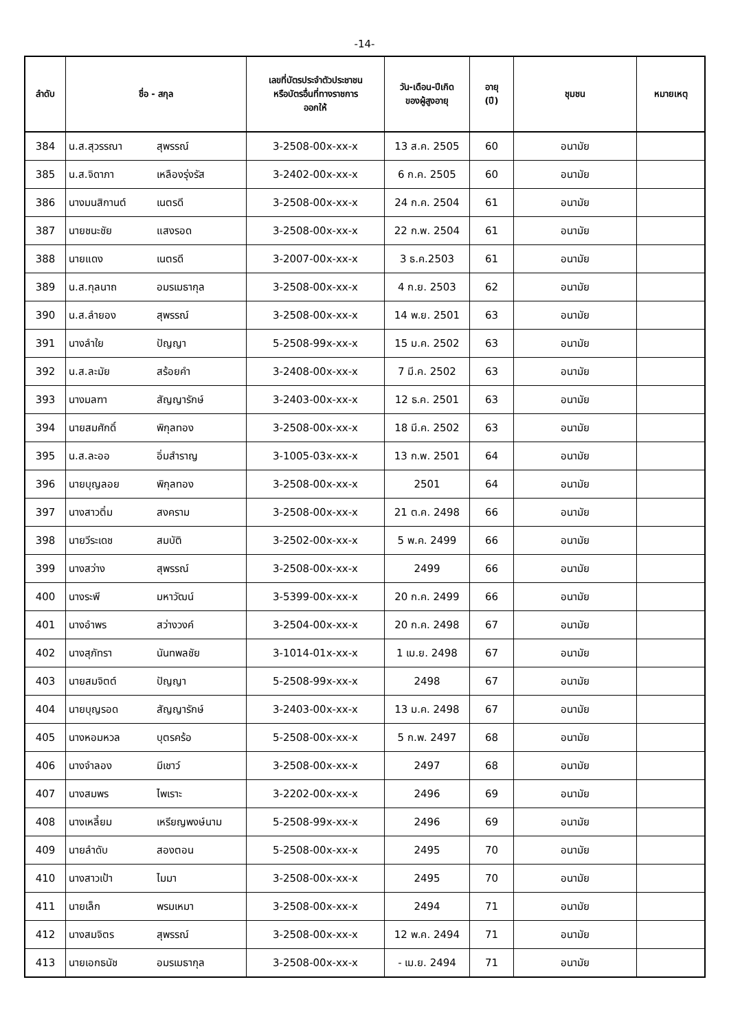-14-
| ลำดับ | ชื่อ - สกุล | | เลขที่บัตรประจำตัวประชาชน หรือบัตรอื่นที่ทางราชการ ออกให้ | วัน-เดือน-ปีเกิด ของผู้สูงอายุ | อายุ (ปี) | ชุมชน | หมายเหตุ |
| --- | --- | --- | --- | --- | --- | --- | --- |
| 384 | น.ส.สุวรรณา | สุพรรณ์ | 3-2508-00x-xx-x | 13 ส.ค. 2505 | 60 | อนามัย | |
| 385 | น.ส.จิดาภา | เหลืองรุ่งรัส | 3-2402-00x-xx-x | 6 ก.ค. 2505 | 60 | อนามัย | |
| 386 | นางมนสิกานต์ | เนตรดี | 3-2508-00x-xx-x | 24 ก.ค. 2504 | 61 | อนามัย | |
| 387 | นายชนะชัย | แสงรอด | 3-2508-00x-xx-x | 22 ก.พ. 2504 | 61 | อนามัย | |
| 388 | นายแดง | เนตรดี | 3-2007-00x-xx-x | 3 ธ.ค.2503 | 61 | อนามัย | |
| 389 | น.ส.กุลนาถ | อมรเมธากุล | 3-2508-00x-xx-x | 4 ก.ย. 2503 | 62 | อนามัย | |
| 390 | น.ส.ลำยอง | สุพรรณ์ | 3-2508-00x-xx-x | 14 พ.ย. 2501 | 63 | อนามัย | |
| 391 | นางลำใย | ปัญญา | 5-2508-99x-xx-x | 15 ม.ค. 2502 | 63 | อนามัย | |
| 392 | น.ส.ละมัย | สร้อยคำ | 3-2408-00x-xx-x | 7 มี.ค. 2502 | 63 | อนามัย | |
| 393 | นางมลฑา | สัญญารักษ์ | 3-2403-00x-xx-x | 12 ธ.ค. 2501 | 63 | อนามัย | |
| 394 | นายสมศักดิ์ | พิกุลทอง | 3-2508-00x-xx-x | 18 มี.ค. 2502 | 63 | อนามัย | |
| 395 | น.ส.ละออ | อิ่มสำราญ | 3-1005-03x-xx-x | 13 ก.พ. 2501 | 64 | อนามัย | |
| 396 | นายบุญลอย | พิกุลทอง | 3-2508-00x-xx-x | 2501 | 64 | อนามัย | |
| 397 | นางสาวติ๋ม | สงคราม | 3-2508-00x-xx-x | 21 ต.ค. 2498 | 66 | อนามัย | |
| 398 | นายวีระเดช | สมบัติ | 3-2502-00x-xx-x | 5 พ.ค. 2499 | 66 | อนามัย | |
| 399 | นางสว่าง | สุพรรณ์ | 3-2508-00x-xx-x | 2499 | 66 | อนามัย | |
| 400 | นางระพี | มหาวัฒน์ | 3-5399-00x-xx-x | 20 ก.ค. 2499 | 66 | อนามัย | |
| 401 | นางอำพร | สว่างวงค์ | 3-2504-00x-xx-x | 20 ก.ค. 2498 | 67 | อนามัย | |
| 402 | นางสุภัทรา | นันทพลชัย | 3-1014-01x-xx-x | 1 เม.ย. 2498 | 67 | อนามัย | |
| 403 | นายสมจิตต์ | ปัญญา | 5-2508-99x-xx-x | 2498 | 67 | อนามัย | |
| 404 | นายบุญรอด | สัญญารักษ์ | 3-2403-00x-xx-x | 13 ม.ค. 2498 | 67 | อนามัย | |
| 405 | นางหอมหวล | บุตรคร้อ | 5-2508-00x-xx-x | 5 ก.พ. 2497 | 68 | อนามัย | |
| 406 | นางจำลอง | มีเชาว์ | 3-2508-00x-xx-x | 2497 | 68 | อนามัย | |
| 407 | นางสมพร | ไพเราะ | 3-2202-00x-xx-x | 2496 | 69 | อนามัย | |
| 408 | นางเหลี้ยม | เหรียญพงษ์นาม | 5-2508-99x-xx-x | 2496 | 69 | อนามัย | |
| 409 | นายลำดับ | สองตอน | 5-2508-00x-xx-x | 2495 | 70 | อนามัย | |
| 410 | นางสาวเป้า | ไมมา | 3-2508-00x-xx-x | 2495 | 70 | อนามัย | |
| 411 | นายเล็ก | พรมเหมา | 3-2508-00x-xx-x | 2494 | 71 | อนามัย | |
| 412 | นางสมจิตร | สุพรรณ์ | 3-2508-00x-xx-x | 12 พ.ค. 2494 | 71 | อนามัย | |
| 413 | นายเอกธนัช | อมรเมธากุล | 3-2508-00x-xx-x | - เม.ย. 2494 | 71 | อนามัย | |